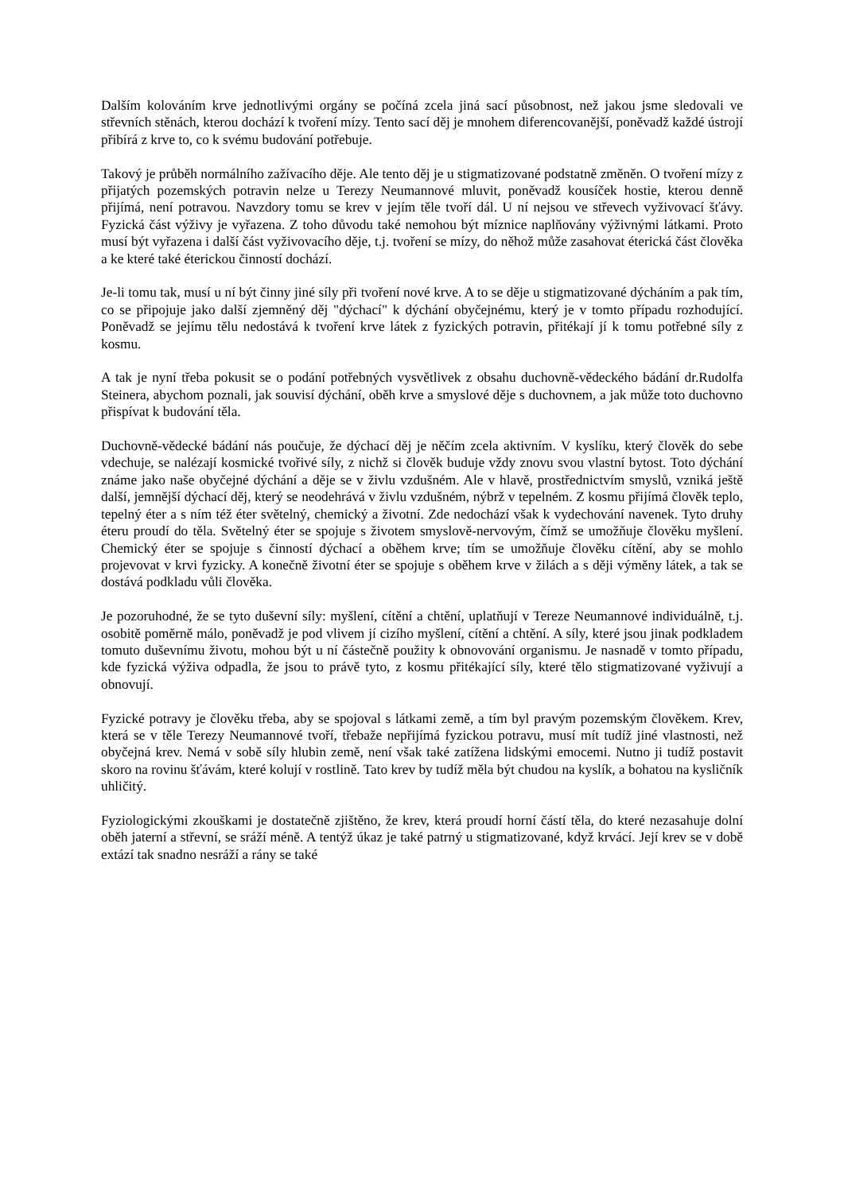Dalším kolováním krve jednotlivými orgány se počíná zcela jiná sací působnost, než jakou jsme sledovali ve střevních stěnách, kterou dochází k tvoření mízy. Tento sací děj je mnohem diferencovanější, poněvadž každé ústrojí přibírá z krve to, co k svému budování potřebuje.
Takový je průběh normálního zažívacího děje. Ale tento děj je u stigmatizované podstatně změněn. O tvoření mízy z přijatých pozemských potravin nelze u Terezy Neumannové mluvit, poněvadž kousíček hostie, kterou denně přijímá, není potravou. Navzdory tomu se krev v jejím těle tvoří dál. U ní nejsou ve střevech vyživovací šťávy. Fyzická část výživy je vyřazena. Z toho důvodu také nemohou být míznice naplňovány výživnými látkami. Proto musí být vyřazena i další část vyživovacího děje, t.j. tvoření se mízy, do něhož může zasahovat éterická část člověka a ke které také éterickou činností dochází.
Je-li tomu tak, musí u ní být činny jiné síly při tvoření nové krve. A to se děje u stigmatizované dýcháním a pak tím, co se připojuje jako další zjemněný děj "dýchací" k dýchání obyčejnému, který je v tomto případu rozhodující. Poněvadž se jejímu tělu nedostává k tvoření krve látek z fyzických potravin, přitékají jí k tomu potřebné síly z kosmu.
A tak je nyní třeba pokusit se o podání potřebných vysvětlivek z obsahu duchovně-vědeckého bádání dr.Rudolfa Steinera, abychom poznali, jak souvisí dýchání, oběh krve a smyslové děje s duchovnem, a jak může toto duchovno přispívat k budování těla.
Duchovně-vědecké bádání nás poučuje, že dýchací děj je něčím zcela aktivním. V kyslíku, který člověk do sebe vdechuje, se nalézají kosmické tvořivé síly, z nichž si člověk buduje vždy znovu svou vlastní bytost. Toto dýchání známe jako naše obyčejné dýchání a děje se v živlu vzdušném. Ale v hlavě, prostřednictvím smyslů, vzniká ještě další, jemnější dýchací děj, který se neodehrává v živlu vzdušném, nýbrž v tepelném. Z kosmu přijímá člověk teplo, tepelný éter a s ním též éter světelný, chemický a životní. Zde nedochází však k vydechování navenek. Tyto druhy éteru proudí do těla. Světelný éter se spojuje s životem smyslově-nervovým, čímž se umožňuje člověku myšlení. Chemický éter se spojuje s činností dýchací a oběhem krve; tím se umožňuje člověku cítění, aby se mohlo projevovat v krvi fyzicky. A konečně životní éter se spojuje s oběhem krve v žilách a s ději výměny látek, a tak se dostává podkladu vůli člověka.
Je pozoruhodné, že se tyto duševní síly: myšlení, cítění a chtění, uplatňují v Tereze Neumannové individuálně, t.j. osobitě poměrně málo, poněvadž je pod vlivem jí cizího myšlení, cítění a chtění. A síly, které jsou jinak podkladem tomuto duševnímu životu, mohou být u ní částečně použity k obnovování organismu. Je nasnadě v tomto případu, kde fyzická výživa odpadla, že jsou to právě tyto, z kosmu přitékající síly, které tělo stigmatizované vyživují a obnovují.
Fyzické potravy je člověku třeba, aby se spojoval s látkami země, a tím byl pravým pozemským člověkem. Krev, která se v těle Terezy Neumannové tvoří, třebaže nepřijímá fyzickou potravu, musí mít tudíž jiné vlastnosti, než obyčejná krev. Nemá v sobě síly hlubin země, není však také zatížena lidskými emocemi. Nutno ji tudíž postavit skoro na rovinu šťávám, které kolují v rostlině. Tato krev by tudíž měla být chudou na kyslík, a bohatou na kysličník uhličitý.
Fyziologickými zkouškami je dostatečně zjištěno, že krev, která proudí horní částí těla, do které nezasahuje dolní oběh jaterní a střevní, se sráží méně. A tentýž úkaz je také patrný u stigmatizované, když krvácí. Její krev se v době extází tak snadno nesráží a rány se také